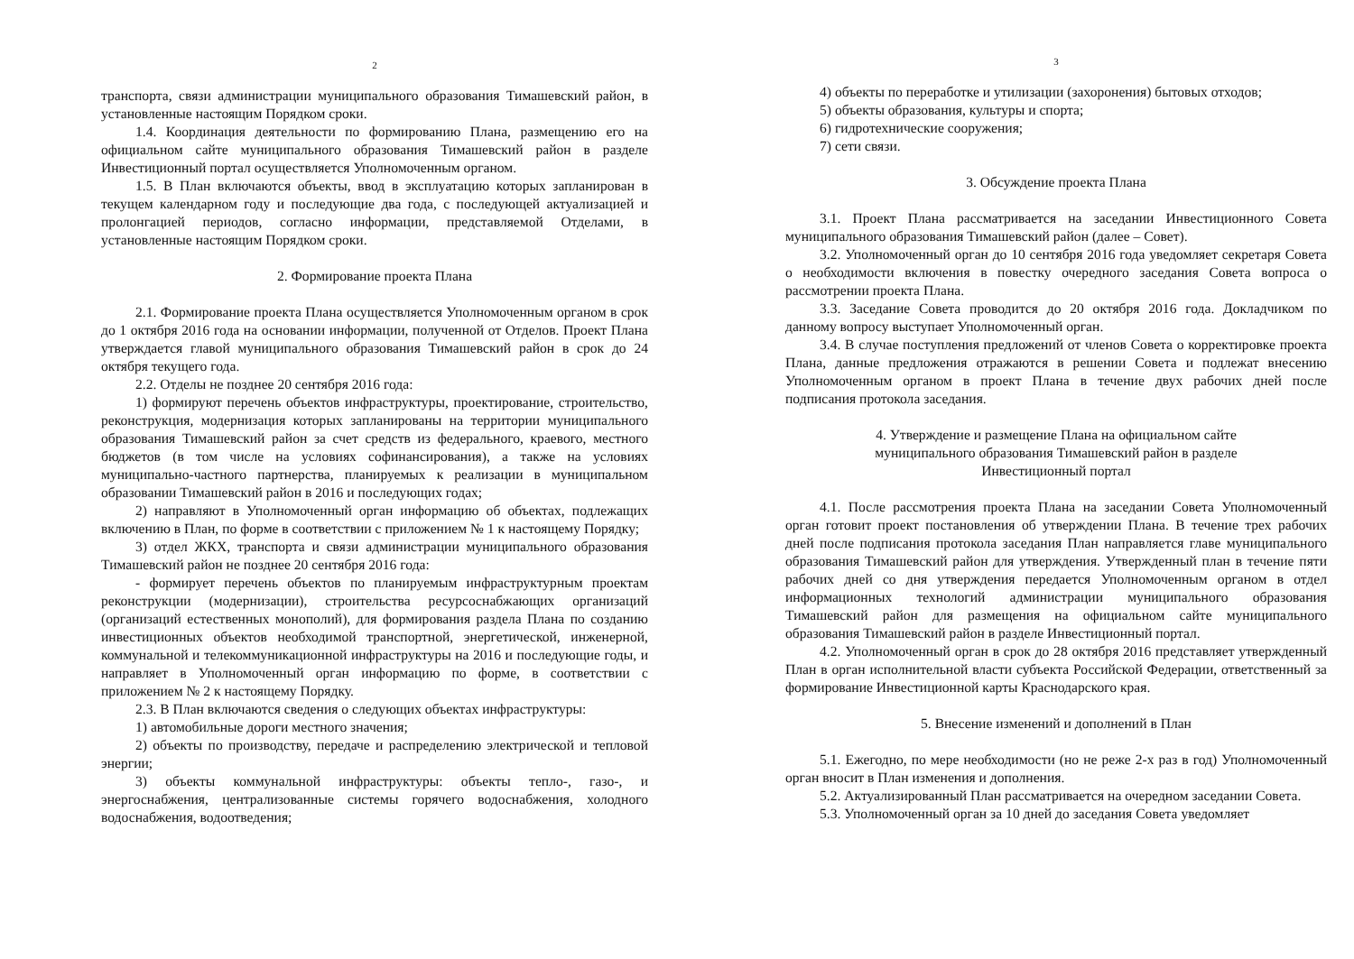2
транспорта, связи администрации муниципального образования Тимашевский район, в установленные настоящим Порядком сроки.
1.4. Координация деятельности по формированию Плана, размещению его на официальном сайте муниципального образования Тимашевский район в разделе Инвестиционный портал осуществляется Уполномоченным органом.
1.5. В План включаются объекты, ввод в эксплуатацию которых запланирован в текущем календарном году и последующие два года, с последующей актуализацией и пролонгацией периодов, согласно информации, представляемой Отделами, в установленные настоящим Порядком сроки.
2. Формирование проекта Плана
2.1. Формирование проекта Плана осуществляется Уполномоченным органом в срок до 1 октября 2016 года на основании информации, полученной от Отделов. Проект Плана утверждается главой муниципального образования Тимашевский район в срок до 24 октября текущего года.
2.2. Отделы не позднее 20 сентября 2016 года:
1) формируют перечень объектов инфраструктуры, проектирование, строительство, реконструкция, модернизация которых запланированы на территории муниципального образования Тимашевский район за счет средств из федерального, краевого, местного бюджетов (в том числе на условиях софинансирования), а также на условиях муниципально-частного партнерства, планируемых к реализации в муниципальном образовании Тимашевский район в 2016 и последующих годах;
2) направляют в Уполномоченный орган информацию об объектах, подлежащих включению в План, по форме в соответствии с приложением № 1 к настоящему Порядку;
3) отдел ЖКХ, транспорта и связи администрации муниципального образования Тимашевский район не позднее 20 сентября 2016 года:
- формирует перечень объектов по планируемым инфраструктурным проектам реконструкции (модернизации), строительства ресурсоснабжающих организаций (организаций естественных монополий), для формирования раздела Плана по созданию инвестиционных объектов необходимой транспортной, энергетической, инженерной, коммунальной и телекоммуникационной инфраструктуры на 2016 и последующие годы, и направляет в Уполномоченный орган информацию по форме, в соответствии с приложением № 2 к настоящему Порядку.
2.3. В План включаются сведения о следующих объектах инфраструктуры:
1) автомобильные дороги местного значения;
2) объекты по производству, передаче и распределению электрической и тепловой энергии;
3) объекты коммунальной инфраструктуры: объекты тепло-, газо-, и энергоснабжения, централизованные системы горячего водоснабжения, холодного водоснабжения, водоотведения;
3
4) объекты по переработке и утилизации (захоронения) бытовых отходов;
5) объекты образования, культуры и спорта;
6) гидротехнические сооружения;
7) сети связи.
3. Обсуждение проекта Плана
3.1. Проект Плана рассматривается на заседании Инвестиционного Совета муниципального образования Тимашевский район (далее – Совет).
3.2. Уполномоченный орган до 10 сентября 2016 года уведомляет секретаря Совета о необходимости включения в повестку очередного заседания Совета вопроса о рассмотрении проекта Плана.
3.3. Заседание Совета проводится до 20 октября 2016 года. Докладчиком по данному вопросу выступает Уполномоченный орган.
3.4. В случае поступления предложений от членов Совета о корректировке проекта Плана, данные предложения отражаются в решении Совета и подлежат внесению Уполномоченным органом в проект Плана в течение двух рабочих дней после подписания протокола заседания.
4. Утверждение и размещение Плана на официальном сайте
муниципального образования Тимашевский район в разделе
Инвестиционный портал
4.1. После рассмотрения проекта Плана на заседании Совета Уполномоченный орган готовит проект постановления об утверждении Плана. В течение трех рабочих дней после подписания протокола заседания План направляется главе муниципального образования Тимашевский район для утверждения. Утвержденный план в течение пяти рабочих дней со дня утверждения передается Уполномоченным органом в отдел информационных технологий администрации муниципального образования Тимашевский район для размещения на официальном сайте муниципального образования Тимашевский район в разделе Инвестиционный портал.
4.2. Уполномоченный орган в срок до 28 октября 2016 представляет утвержденный План в орган исполнительной власти субъекта Российской Федерации, ответственный за формирование Инвестиционной карты Краснодарского края.
5. Внесение изменений и дополнений в План
5.1. Ежегодно, по мере необходимости (но не реже 2-х раз в год) Уполномоченный орган вносит в План изменения и дополнения.
5.2. Актуализированный План рассматривается на очередном заседании Совета.
5.3. Уполномоченный орган за 10 дней до заседания Совета уведомляет